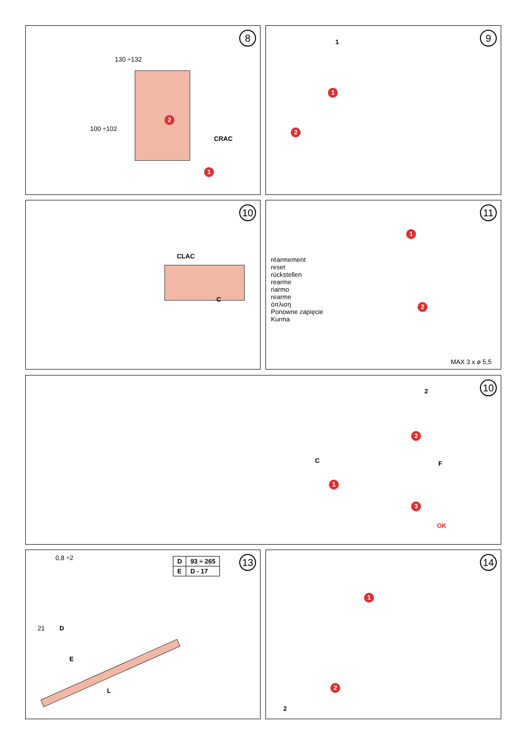8
130 ÷132
100 ÷102
CRAC
2
1
9
1
1
2
10
CLAC
C
11
réarmement
reset
rückstellen
rearme
riarmo
rearme
όπλιση
Ponowne zapięcie
Kurma
1
2
MAX 3 x ø 5,5
10
C
1
2
2
F
3
OK
13 0,8 ÷2
21 D
E
L
| D | 93 ÷ 265 |
| E | D - 17 |
14
1
2
2